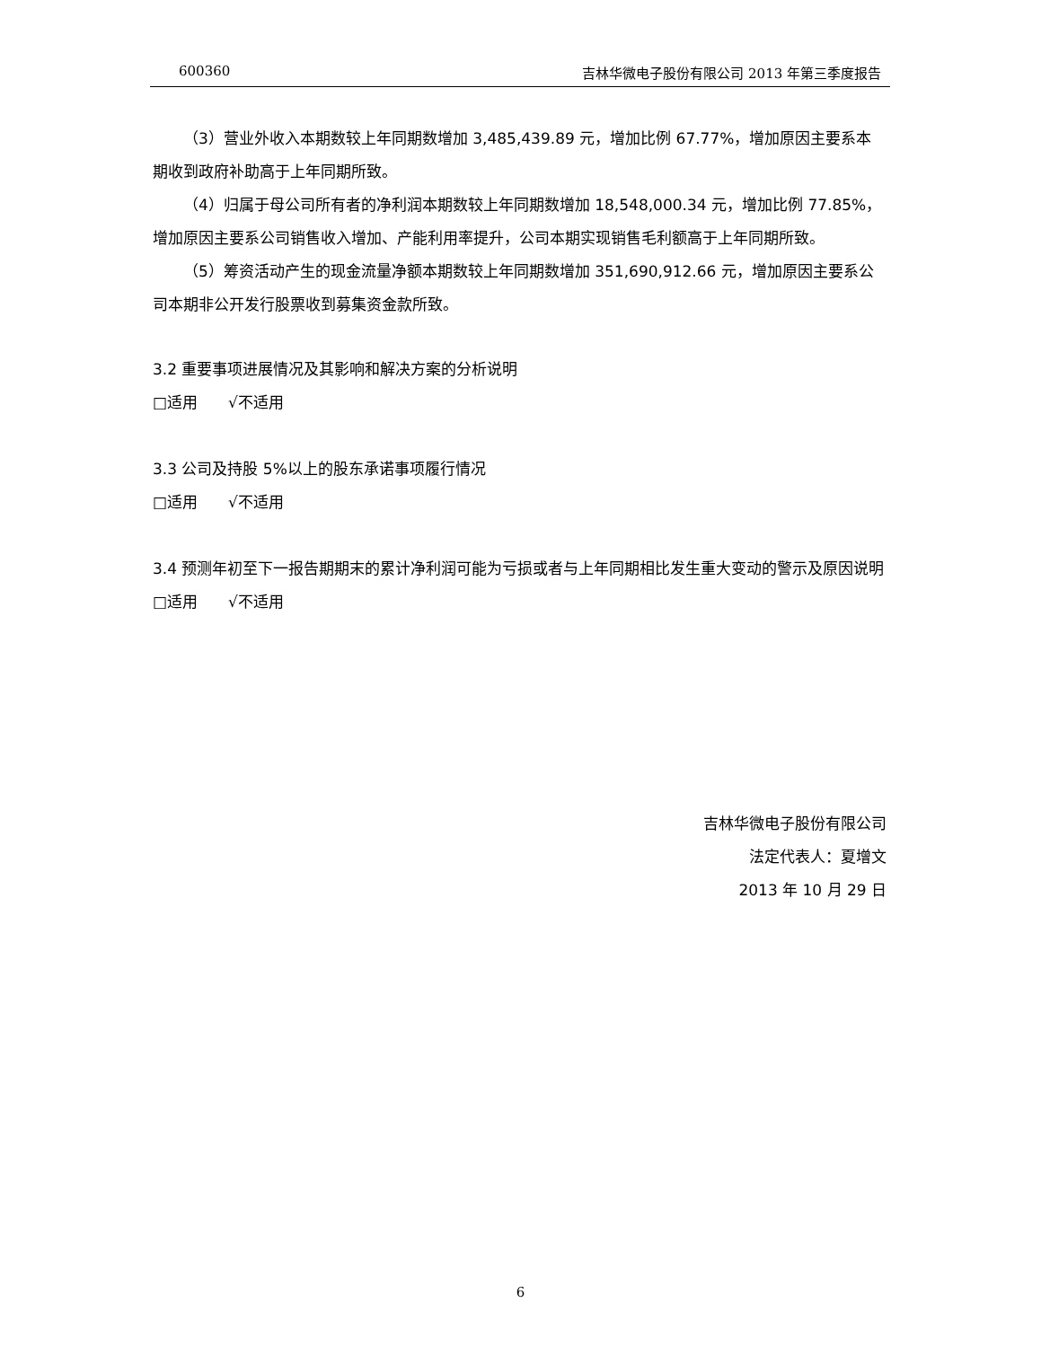600360 吉林华微电子股份有限公司 2013 年第三季度报告
（3）营业外收入本期数较上年同期数增加 3,485,439.89 元，增加比例 67.77%，增加原因主要系本期收到政府补助高于上年同期所致。
（4）归属于母公司所有者的净利润本期数较上年同期数增加 18,548,000.34 元，增加比例 77.85%，增加原因主要系公司销售收入增加、产能利用率提升，公司本期实现销售毛利额高于上年同期所致。
（5）筹资活动产生的现金流量净额本期数较上年同期数增加 351,690,912.66 元，增加原因主要系公司本期非公开发行股票收到募集资金款所致。
3.2 重要事项进展情况及其影响和解决方案的分析说明
□适用　　√不适用
3.3 公司及持股 5%以上的股东承诺事项履行情况
□适用　　√不适用
3.4 预测年初至下一报告期期末的累计净利润可能为亏损或者与上年同期相比发生重大变动的警示及原因说明
□适用　　√不适用
吉林华微电子股份有限公司
法定代表人：夏增文
2013 年 10 月 29 日
6